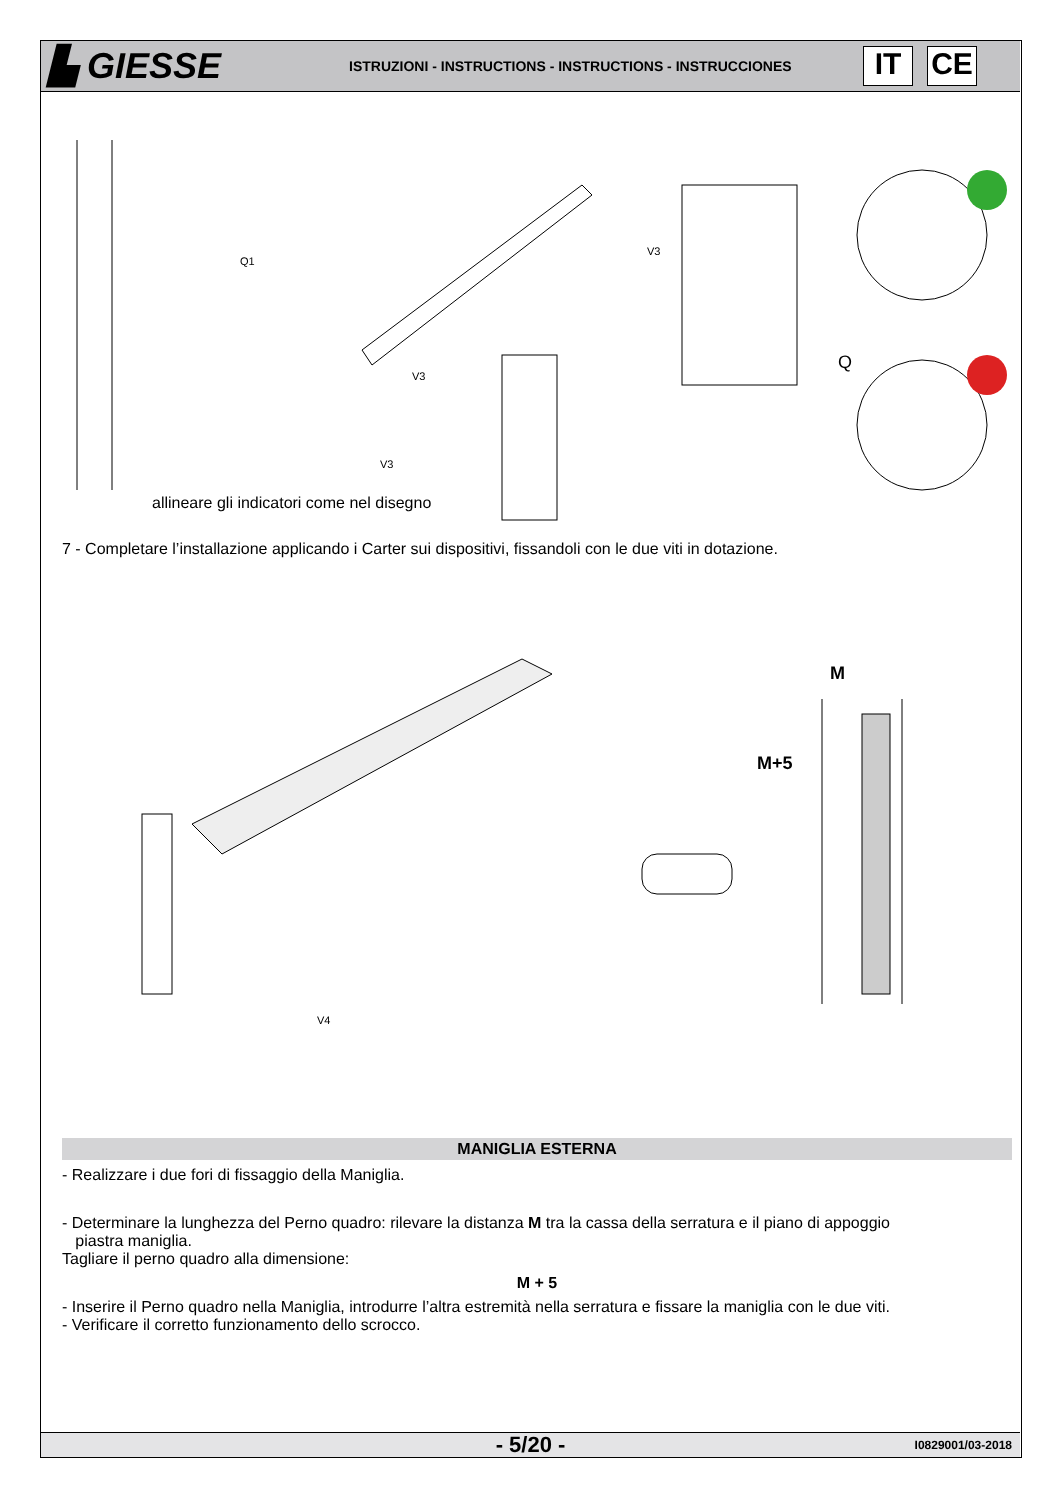▙ GIESSE
ISTRUZIONI - INSTRUCTIONS - INSTRUCTIONS - INSTRUCCIONES
IT CE
Q1
V3
V3
V3
Q
allineare gli indicatori come nel disegno
7 - Completare l’installazione applicando i Carter sui dispositivi, fissandoli con le due viti in dotazione.
V4
M
M+5
MANIGLIA ESTERNA
- Realizzare i due fori di fissaggio della Maniglia.
- Determinare la lunghezza del Perno quadro: rilevare la distanza M tra la cassa della serratura e il piano di appoggio
piastra maniglia.
Tagliare il perno quadro alla dimensione:
M + 5
- Inserire il Perno quadro nella Maniglia, introdurre l’altra estremità nella serratura e fissare la maniglia con le due viti.
- Verificare il corretto funzionamento dello scrocco.
- 5/20 -
I0829001/03-2018